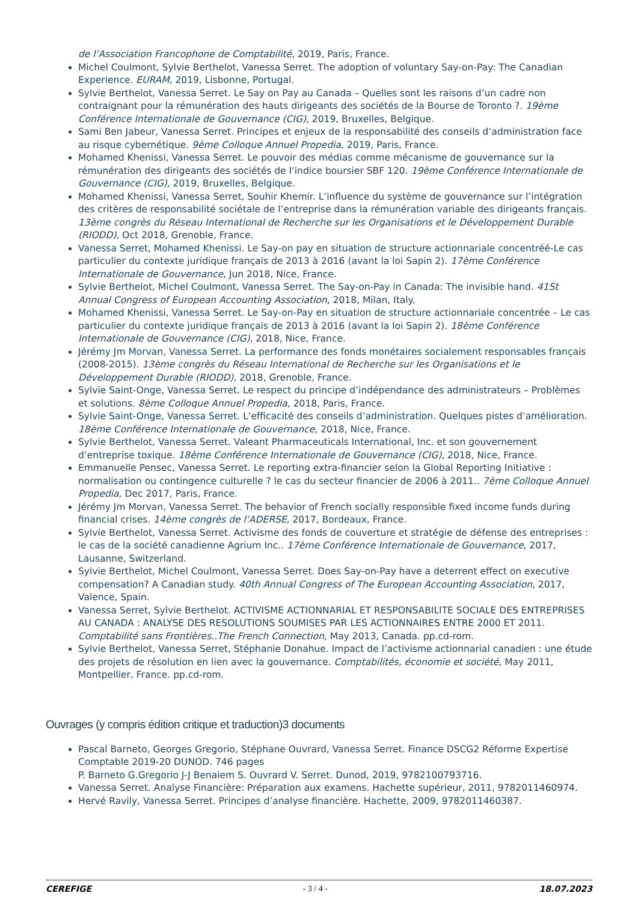de l’Association Francophone de Comptabilité, 2019, Paris, France.
Michel Coulmont, Sylvie Berthelot, Vanessa Serret. The adoption of voluntary Say-on-Pay: The Canadian Experience. EURAM, 2019, Lisbonne, Portugal.
Sylvie Berthelot, Vanessa Serret. Le Say on Pay au Canada – Quelles sont les raisons d’un cadre non contraignant pour la rémunération des hauts dirigeants des sociétés de la Bourse de Toronto ?. 19ème Conférence Internationale de Gouvernance (CIG), 2019, Bruxelles, Belgique.
Sami Ben Jabeur, Vanessa Serret. Principes et enjeux de la responsabilité des conseils d’administration face au risque cybernétique. 9ème Colloque Annuel Propedia, 2019, Paris, France.
Mohamed Khenissi, Vanessa Serret. Le pouvoir des médias comme mécanisme de gouvernance sur la rémunération des dirigeants des sociétés de l’indice boursier SBF 120. 19ème Conférence Internationale de Gouvernance (CIG), 2019, Bruxelles, Belgique.
Mohamed Khenissi, Vanessa Serret, Souhir Khemir. L’influence du système de gouvernance sur l’intégration des critères de responsabilité sociétale de l’entreprise dans la rémunération variable des dirigeants français. 13ème congrès du Réseau International de Recherche sur les Organisations et le Développement Durable (RIODD), Oct 2018, Grenoble, France.
Vanessa Serret, Mohamed Khenissi. Le Say-on pay en situation de structure actionnariale concentréé-Le cas particulier du contexte juridique français de 2013 à 2016 (avant la loi Sapin 2). 17ème Conférence Internationale de Gouvernance, Jun 2018, Nice, France.
Sylvie Berthelot, Michel Coulmont, Vanessa Serret. The Say-on-Pay in Canada: The invisible hand. 41St Annual Congress of European Accounting Association, 2018, Milan, Italy.
Mohamed Khenissi, Vanessa Serret. Le Say-on-Pay en situation de structure actionnariale concentrée – Le cas particulier du contexte juridique français de 2013 à 2016 (avant la loi Sapin 2). 18ème Conférence Internationale de Gouvernance (CIG), 2018, Nice, France.
Jérémy Jm Morvan, Vanessa Serret. La performance des fonds monétaires socialement responsables français (2008-2015). 13ème congrès du Réseau International de Recherche sur les Organisations et le Développement Durable (RIODD), 2018, Grenoble, France.
Sylvie Saint-Onge, Vanessa Serret. Le respect du principe d’indépendance des administrateurs – Problèmes et solutions. 8ème Colloque Annuel Propedia, 2018, Paris, France.
Sylvie Saint-Onge, Vanessa Serret. L’efficacité des conseils d’administration. Quelques pistes d’amélioration. 18ème Conférence Internationale de Gouvernance, 2018, Nice, France.
Sylvie Berthelot, Vanessa Serret. Valeant Pharmaceuticals International, Inc. et son gouvernement d’entreprise toxique. 18ème Conférence Internationale de Gouvernance (CIG), 2018, Nice, France.
Emmanuelle Pensec, Vanessa Serret. Le reporting extra-financier selon la Global Reporting Initiative : normalisation ou contingence culturelle ? le cas du secteur financier de 2006 à 2011.. 7ème Colloque Annuel Propedia, Dec 2017, Paris, France.
Jérémy Jm Morvan, Vanessa Serret. The behavior of French socially responsible fixed income funds during financial crises. 14ème congrès de l’ADERSE, 2017, Bordeaux, France.
Sylvie Berthelot, Vanessa Serret. Activisme des fonds de couverture et stratégie de défense des entreprises : le cas de la société canadienne Agrium Inc.. 17ème Conférence Internationale de Gouvernance, 2017, Lausanne, Switzerland.
Sylvie Berthelot, Michel Coulmont, Vanessa Serret. Does Say-on-Pay have a deterrent effect on executive compensation? A Canadian study. 40th Annual Congress of The European Accounting Association, 2017, Valence, Spain.
Vanessa Serret, Sylvie Berthelot. ACTIVISME ACTIONNARIAL ET RESPONSABILITE SOCIALE DES ENTREPRISES AU CANADA : ANALYSE DES RESOLUTIONS SOUMISES PAR LES ACTIONNAIRES ENTRE 2000 ET 2011. Comptabilité sans Frontières..The French Connection, May 2013, Canada. pp.cd-rom.
Sylvie Berthelot, Vanessa Serret, Stéphanie Donahue. Impact de l’activisme actionnarial canadien : une étude des projets de résolution en lien avec la gouvernance. Comptabilités, économie et société, May 2011, Montpellier, France. pp.cd-rom.
Ouvrages (y compris édition critique et traduction)3 documents
Pascal Barneto, Georges Gregorio, Stéphane Ouvrard, Vanessa Serret. Finance DSCG2 Réforme Expertise Comptable 2019-20 DUNOD. 746 pages
P. Barneto G.Gregorio J-J Benaiem S. Ouvrard V. Serret. Dunod, 2019, 9782100793716.
Vanessa Serret. Analyse Financière: Préparation aux examens. Hachette supérieur, 2011, 9782011460974.
Hervé Ravily, Vanessa Serret. Principes d’analyse financière. Hachette, 2009, 9782011460387.
CEREFIGE - 3 / 4 - 18.07.2023